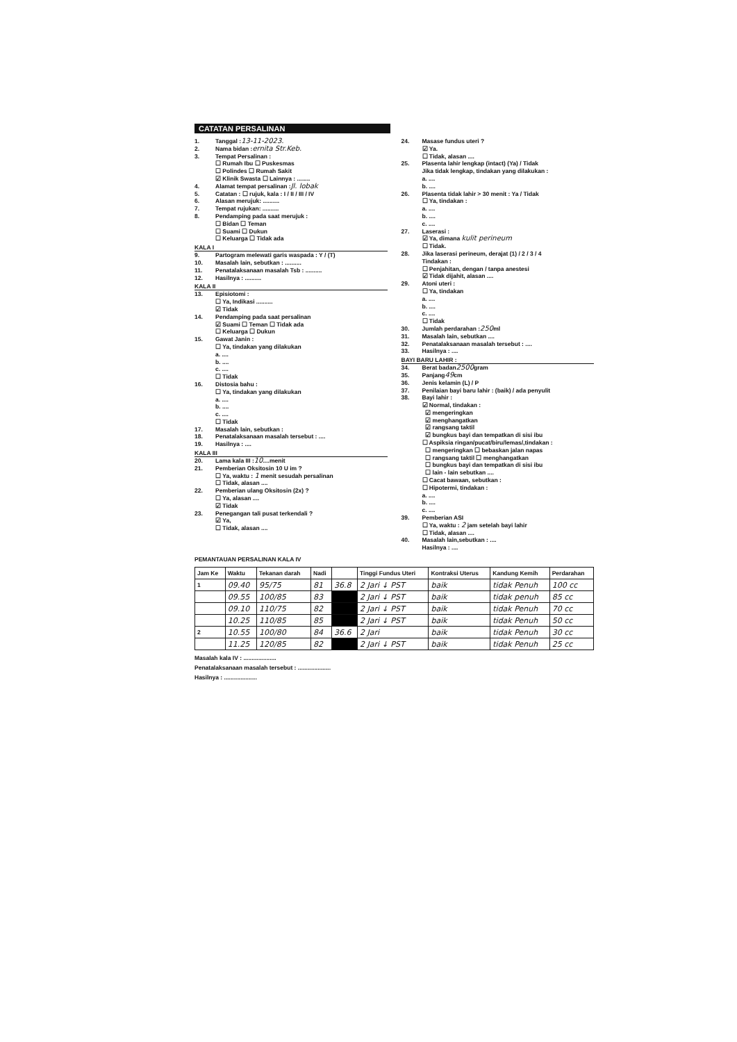CATATAN PERSALINAN
1. Tanggal : 13-11-2023.
2. Nama bidan : ernita Str.Keb.
3. Tempat Persalinan :
☐ Rumah Ibu ☐ Puskesmas
☐ Polindes ☐ Rumah Sakit
☑ Klinik Swasta ☐ Lainnya : ........
4. Alamat tempat persalinan : Jl. lobak
5. Catatan : ☐ rujuk, kala : I / II / III / IV
6. Alasan merujuk: ..........
7. Tempat rujukan: ..........
8. Pendamping pada saat merujuk :
☐ Bidan ☐ Teman
☐ Suami ☐ Dukun
☐ Keluarga ☐ Tidak ada
KALA I
9. Partogram melewati garis waspada : Y / (T)
10. Masalah lain, sebutkan : ..........
11. Penatalaksanaan masalah Tsb : ..........
12. Hasilnya : ..........
KALA II
13. Episiotomi :
☐ Ya, Indikasi ..........
☑ Tidak
14. Pendamping pada saat persalinan
☑ Suami ☐ Teman ☐ Tidak ada
☐ Keluarga ☐ Dukun
15. Gawat Janin :
☐ Ya, tindakan yang dilakukan
a. ....
b. ....
c. ....
☐ Tidak
16. Distosia bahu :
☐ Ya, tindakan yang dilakukan
a. ....
b. ....
c. ....
☐ Tidak
17. Masalah lain, sebutkan :
18. Penatalaksanaan masalah tersebut : ....
19. Hasilnya : ....
KALA III
20. Lama kala III : 10 ....menit
21. Pemberian Oksitosin 10 U im ?
☐ Ya, waktu : 1 menit sesudah persalinan
☐ Tidak, alasan ....
22. Pemberian ulang Oksitosin (2x) ?
☐ Ya, alasan ....
☑ Tidak
23. Penegangan tali pusat terkendali ?
☑ Ya,
☐ Tidak, alasan ....
24. Masase fundus uteri ?
☑ Ya.
☐ Tidak, alasan ....
25. Plasenta lahir lengkap (intact) (Ya) / Tidak
Jika tidak lengkap, tindakan yang dilakukan :
a. ....
b. ....
26. Plasenta tidak lahir > 30 menit : Ya / Tidak
☐ Ya, tindakan :
a. ....
b. ....
c. ....
27. Laserasi :
☑ Ya, dimana kulit perineum
☐ Tidak.
28. Jika laserasi perineum, derajat (1) / 2 / 3 / 4
Tindakan :
☐ Penjahitan, dengan / tanpa anestesi
☑ Tidak dijahit, alasan ....
29. Atoni uteri :
☐ Ya, tindakan
a. ....
b. ....
c. ....
☐ Tidak
30. Jumlah perdarahan : 250 ml
31. Masalah lain, sebutkan ....
32. Penatalaksanaan masalah tersebut : ....
33. Hasilnya : ....
BAYI BARU LAHIR :
34. Berat badan 2500 gram
35. Panjang 49 cm
36. Jenis kelamin (L) / P
37. Penilaian bayi baru lahir : (baik) / ada penyulit
38. Bayi lahir :
☑ Normal, tindakan :
☑ mengeringkan
☑ menghangatkan
☑ rangsang taktil
☑ bungkus bayi dan tempatkan di sisi ibu
☐ Aspiksia ringan/pucat/biru/lemas/,tindakan :
☐ mengeringkan ☐ bebaskan jalan napas
☐ rangsang taktil ☐ menghangatkan
☐ bungkus bayi dan tempatkan di sisi ibu
☐ lain - lain sebutkan ....
☐ Cacat bawaan, sebutkan :
☐ Hipotermi, tindakan :
a. ....
b. ....
c. ....
39. Pemberian ASI
☐ Ya, waktu : 2 jam setelah bayi lahir
☐ Tidak, alasan ....
40. Masalah lain,sebutkan : ....
Hasilnya : ....
PEMANTAUAN PERSALINAN KALA IV
| Jam Ke | Waktu | Tekanan darah | Nadi | | Tinggi Fundus Uteri | Kontraksi Uterus | Kandung Kemih | Perdarahan |
| --- | --- | --- | --- | --- | --- | --- | --- | --- |
| 1 | 09.40 | 95/75 | 81 | 36.8 | 2 Jari ↓ PST | baik | tidak Penuh | 100 cc |
| | 09.55 | 100/85 | 83 | | 2 Jari ↓ PST | baik | tidak penuh | 85 cc |
| | 09.10 | 110/75 | 82 | | 2 Jari ↓ PST | baik | tidak Penuh | 70 cc |
| | 10.25 | 110/85 | 85 | | 2 Jari ↓ PST | baik | tidak Penuh | 50 cc |
| 2 | 10.55 | 100/80 | 84 | 36.6 | 2 Jari | baik | tidak Penuh | 30 cc |
| | 11.25 | 120/85 | 82 | | 2 Jari ↓ PST | baik | tidak Penuh | 25 cc |
Masalah kala IV : ....................
Penatalaksanaan masalah tersebut : ....................
Hasilnya : ....................